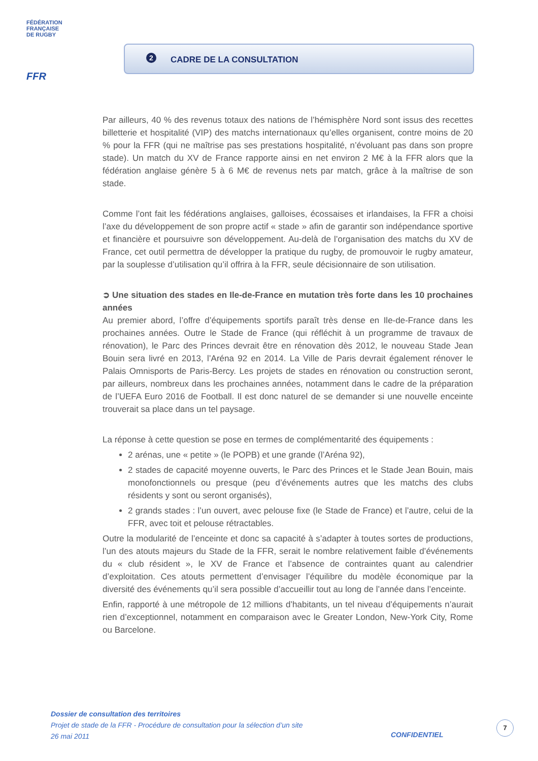FÉDÉRATION
FRANÇAISE
DE RUGBY
FFR
2 CADRE DE LA CONSULTATION
Par ailleurs, 40 % des revenus totaux des nations de l’hémisphère Nord sont issus des recettes billetterie et hospitalité (VIP) des matchs internationaux qu’elles organisent, contre moins de 20 % pour la FFR (qui ne maîtrise pas ses prestations hospitalité, n’évoluant pas dans son propre stade). Un match du XV de France rapporte ainsi en net environ 2 M€ à la FFR alors que la fédération anglaise génère 5 à 6 M€ de revenus nets par match, grâce à la maîtrise de son stade.
Comme l’ont fait les fédérations anglaises, galloises, écossaises et irlandaises, la FFR a choisi l’axe du développement de son propre actif « stade » afin de garantir son indépendance sportive et financière et poursuivre son développement. Au-delà de l’organisation des matchs du XV de France, cet outil permettra de développer la pratique du rugby, de promouvoir le rugby amateur, par la souplesse d’utilisation qu’il offrira à la FFR, seule décisionnaire de son utilisation.
➲ Une situation des stades en Ile-de-France en mutation très forte dans les 10 prochaines années
Au premier abord, l’offre d’équipements sportifs paraît très dense en Ile-de-France dans les prochaines années. Outre le Stade de France (qui réfléchit à un programme de travaux de rénovation), le Parc des Princes devrait être en rénovation dès 2012, le nouveau Stade Jean Bouin sera livré en 2013, l’Aréna 92 en 2014. La Ville de Paris devrait également rénover le Palais Omnisports de Paris-Bercy. Les projets de stades en rénovation ou construction seront, par ailleurs, nombreux dans les prochaines années, notamment dans le cadre de la préparation de l’UEFA Euro 2016 de Football. Il est donc naturel de se demander si une nouvelle enceinte trouverait sa place dans un tel paysage.
La réponse à cette question se pose en termes de complémentarité des équipements :
2 arénas, une « petite » (le POPB) et une grande (l’Aréna 92),
2 stades de capacité moyenne ouverts, le Parc des Princes et le Stade Jean Bouin, mais monofonctionnels ou presque (peu d’événements autres que les matchs des clubs résidents y sont ou seront organisés),
2 grands stades : l’un ouvert, avec pelouse fixe (le Stade de France) et l’autre, celui de la FFR, avec toit et pelouse rétractables.
Outre la modularité de l’enceinte et donc sa capacité à s’adapter à toutes sortes de productions, l’un des atouts majeurs du Stade de la FFR, serait le nombre relativement faible d’événements du « club résident », le XV de France et l’absence de contraintes quant au calendrier d’exploitation. Ces atouts permettent d’envisager l’équilibre du modèle économique par la diversité des événements qu’il sera possible d’accueillir tout au long de l’année dans l’enceinte.
Enfin, rapporté à une métropole de 12 millions d’habitants, un tel niveau d’équipements n’aurait rien d’exceptionnel, notamment en comparaison avec le Greater London, New-York City, Rome ou Barcelone.
Dossier de consultation des territoires
Projet de stade de la FFR - Procédure de consultation pour la sélection d’un site
26 mai 2011
CONFIDENTIEL
7